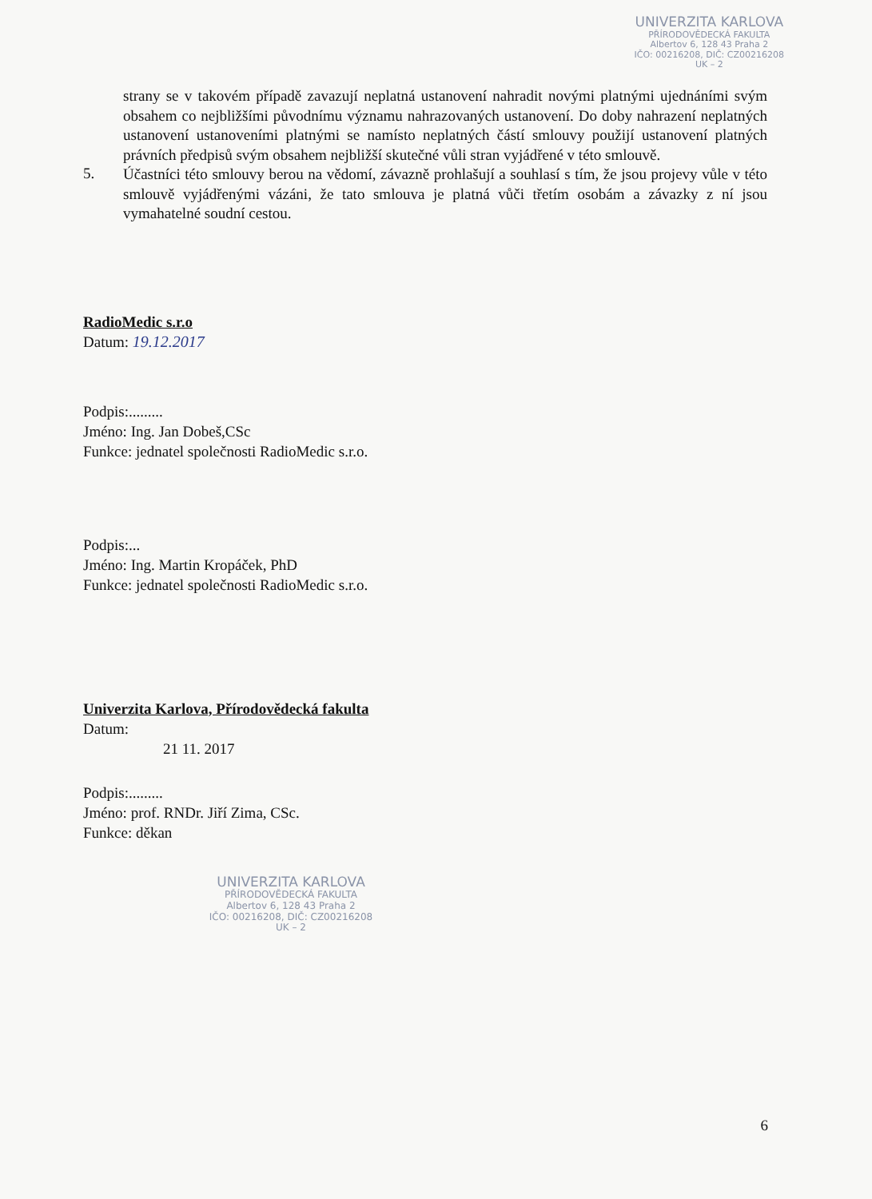UNIVERZITA KARLOVA
PŘÍRODOVĚDECKÁ FAKULTA
Albertov 6, 128 43 Praha 2
IČO: 00216208, DIČ: CZ00216208
UK – 2
strany se v takovém případě zavazují neplatná ustanovení nahradit novými platnými ujednáními svým obsahem co nejbližšími původnímu významu nahrazovaných ustanovení. Do doby nahrazení neplatných ustanovení ustanoveními platnými se namísto neplatných částí smlouvy použijí ustanovení platných právních předpisů svým obsahem nejbližší skutečné vůli stran vyjádřené v této smlouvě.
5.
Účastníci této smlouvy berou na vědomí, závazně prohlašují a souhlasí s tím, že jsou projevy vůle v této smlouvě vyjádřenými vázáni, že tato smlouva je platná vůči třetím osobám a závazky z ní jsou vymahatelné soudní cestou.
RadioMedic s.r.o
Datum: 19.12.2017
Podpis:.........
Jméno: Ing. Jan Dobeš,CSc
Funkce: jednatel společnosti RadioMedic s.r.o.
Podpis:...
Jméno: Ing. Martin Kropáček, PhD
Funkce: jednatel společnosti RadioMedic s.r.o.
Univerzita Karlova, Přírodovědecká fakulta
Datum:
21 11. 2017
Podpis:.........
Jméno: prof. RNDr. Jiří Zima, CSc.
Funkce: děkan
UNIVERZITA KARLOVA
PŘÍRODOVĚDECKÁ FAKULTA
Albertov 6, 128 43 Praha 2
IČO: 00216208, DIČ: CZ00216208
UK – 2
6